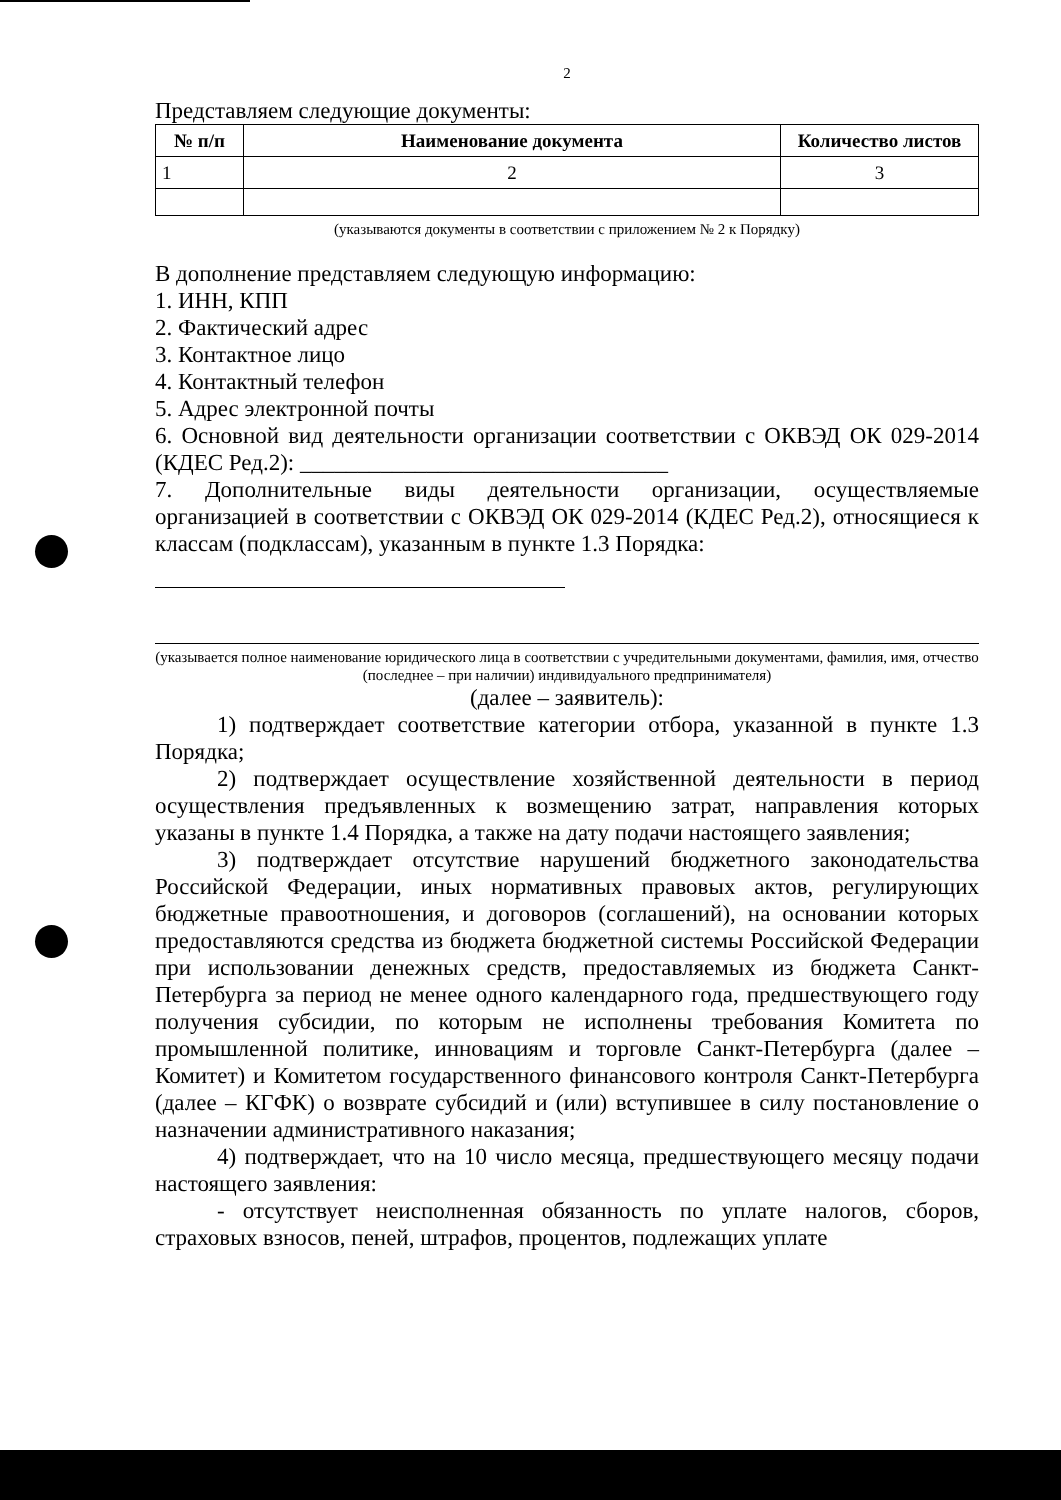2
Представляем следующие документы:
| № п/п | Наименование документа | Количество листов |
| --- | --- | --- |
| 1 | 2 | 3 |
(указываются документы в соответствии с приложением № 2 к Порядку)
В дополнение представляем следующую информацию:
1. ИНН, КПП
2. Фактический адрес
3. Контактное лицо
4. Контактный телефон
5. Адрес электронной почты
6. Основной вид деятельности организации соответствии с ОКВЭД ОК 029-2014 (КДЕС Ред.2): ________________________________
7. Дополнительные виды деятельности организации, осуществляемые организацией в соответствии с ОКВЭД ОК 029-2014 (КДЕС Ред.2), относящиеся к классам (подклассам), указанным в пункте 1.3 Порядка:
(указывается полное наименование юридического лица в соответствии с учредительными документами, фамилия, имя, отчество (последнее – при наличии) индивидуального предпринимателя)
(далее – заявитель):
1) подтверждает соответствие категории отбора, указанной в пункте 1.3 Порядка;
2) подтверждает осуществление хозяйственной деятельности в период осуществления предъявленных к возмещению затрат, направления которых указаны в пункте 1.4 Порядка, а также на дату подачи настоящего заявления;
3) подтверждает отсутствие нарушений бюджетного законодательства Российской Федерации, иных нормативных правовых актов, регулирующих бюджетные правоотношения, и договоров (соглашений), на основании которых предоставляются средства из бюджета бюджетной системы Российской Федерации при использовании денежных средств, предоставляемых из бюджета Санкт-Петербурга за период не менее одного календарного года, предшествующего году получения субсидии, по которым не исполнены требования Комитета по промышленной политике, инновациям и торговле Санкт-Петербурга (далее – Комитет) и Комитетом государственного финансового контроля Санкт-Петербурга (далее – КГФК) о возврате субсидий и (или) вступившее в силу постановление о назначении административного наказания;
4) подтверждает, что на 10 число месяца, предшествующего месяцу подачи настоящего заявления:
- отсутствует неисполненная обязанность по уплате налогов, сборов, страховых взносов, пеней, штрафов, процентов, подлежащих уплате